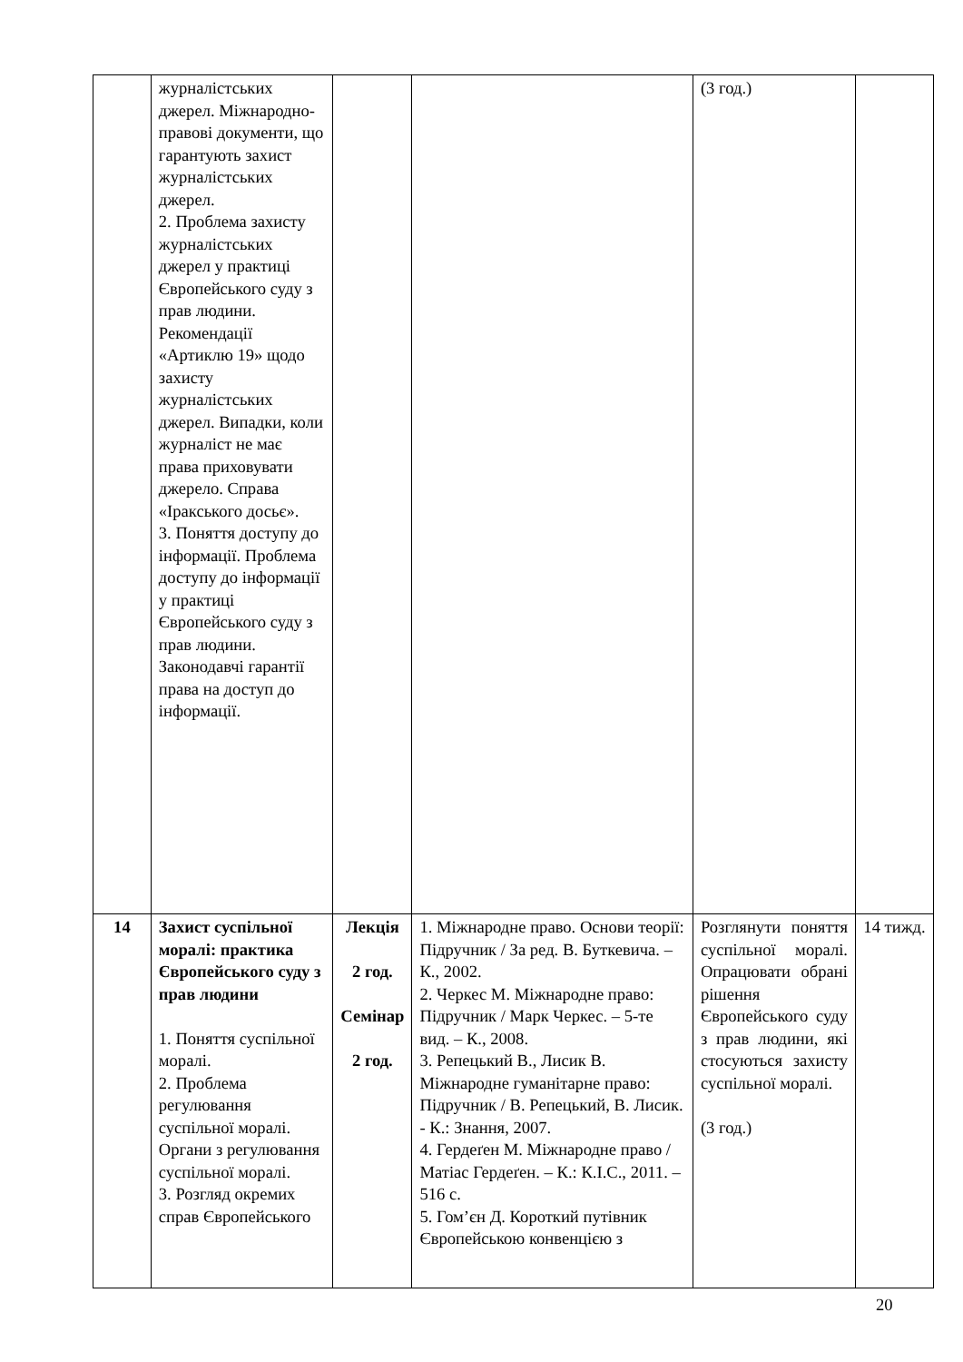| | журналістських джерел. Міжнародно-правові документи, що гарантують захист журналістських джерел. 2. Проблема захисту журналістських джерел у практиці Європейського суду з прав людини. Рекомендації «Артиклю 19» щодо захисту журналістських джерел. Випадки, коли журналіст не має права приховувати джерело. Справа «Іракського досьє». 3. Поняття доступу до інформації. Проблема доступу до інформації у практиці Європейського суду з прав людини. Законодавчі гарантії права на доступ до інформації. | | | (3 год.) | |
| 14 | Захист суспільної моралі: практика Європейського суду з прав людини 1. Поняття суспільної моралі. 2. Проблема регулювання суспільної моралі. Органи з регулювання суспільної моралі. 3. Розгляд окремих справ Європейського | Лекція 2 год. Семінар 2 год. | 1. Міжнародне право. Основи теорії: Підручник / За ред. В. Буткевича. – К., 2002. 2. Черкес М. Міжнародне право: Підручник / Марк Черкес. – 5-те вид. – К., 2008. 3. Репецький В., Лисик В. Міжнародне гуманітарне право: Підручник / В. Репецький, В. Лисик. - К.: Знання, 2007. 4. Гердеґен М. Міжнародне право / Матіас Гердеґен. – К.: К.І.С., 2011. – 516 с. 5. Гом’єн Д. Короткий путівник Європейською конвенцією з | Розглянути поняття суспільної моралі. Опрацювати обрані рішення Європейського суду з прав людини, які стосуються захисту суспільної моралі. (3 год.) | 14 тижд. |
20